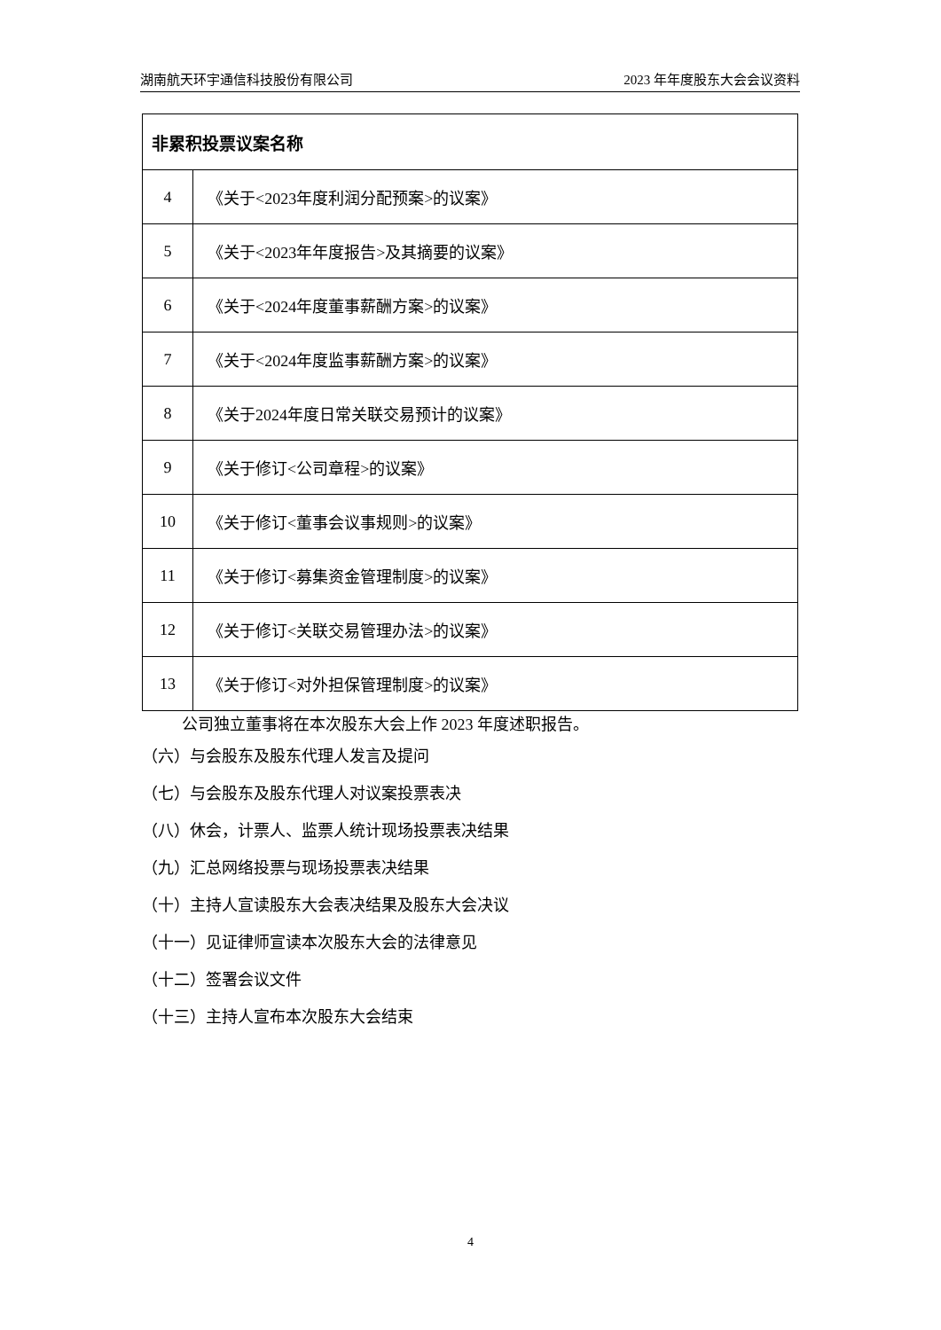湖南航天环宇通信科技股份有限公司 2023 年年度股东大会会议资料
| 非累积投票议案名称 | |
| --- | --- |
| 4 | 《关于<2023年度利润分配预案>的议案》 |
| 5 | 《关于<2023年年度报告>及其摘要的议案》 |
| 6 | 《关于<2024年度董事薪酬方案>的议案》 |
| 7 | 《关于<2024年度监事薪酬方案>的议案》 |
| 8 | 《关于2024年度日常关联交易预计的议案》 |
| 9 | 《关于修订<公司章程>的议案》 |
| 10 | 《关于修订<董事会议事规则>的议案》 |
| 11 | 《关于修订<募集资金管理制度>的议案》 |
| 12 | 《关于修订<关联交易管理办法>的议案》 |
| 13 | 《关于修订<对外担保管理制度>的议案》 |
公司独立董事将在本次股东大会上作 2023 年度述职报告。
（六）与会股东及股东代理人发言及提问
（七）与会股东及股东代理人对议案投票表决
（八）休会，计票人、监票人统计现场投票表决结果
（九）汇总网络投票与现场投票表决结果
（十）主持人宣读股东大会表决结果及股东大会决议
（十一）见证律师宣读本次股东大会的法律意见
（十二）签署会议文件
（十三）主持人宣布本次股东大会结束
4